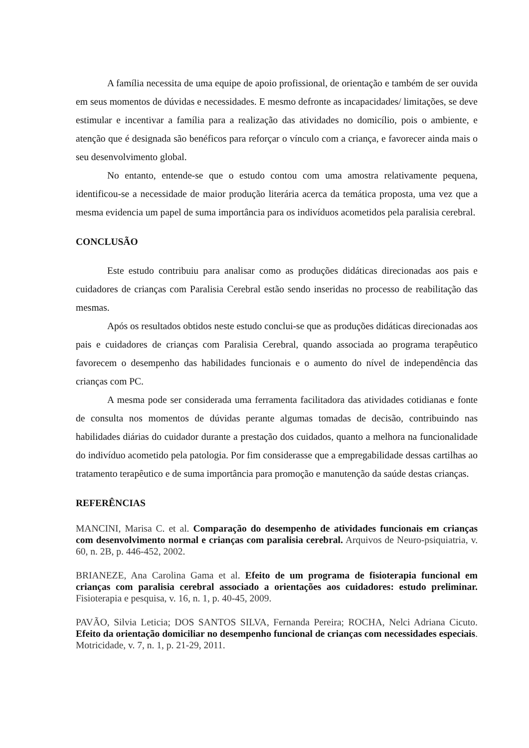A família necessita de uma equipe de apoio profissional, de orientação e também de ser ouvida em seus momentos de dúvidas e necessidades. E mesmo defronte as incapacidades/ limitações, se deve estimular e incentivar a família para a realização das atividades no domicílio, pois o ambiente, e atenção que é designada são benéficos para reforçar o vínculo com a criança, e favorecer ainda mais o seu desenvolvimento global.
No entanto, entende-se que o estudo contou com uma amostra relativamente pequena, identificou-se a necessidade de maior produção literária acerca da temática proposta, uma vez que a mesma evidencia um papel de suma importância para os indivíduos acometidos pela paralisia cerebral.
CONCLUSÃO
Este estudo contribuiu para analisar como as produções didáticas direcionadas aos pais e cuidadores de crianças com Paralisia Cerebral estão sendo inseridas no processo de reabilitação das mesmas.
Após os resultados obtidos neste estudo conclui-se que as produções didáticas direcionadas aos pais e cuidadores de crianças com Paralisia Cerebral, quando associada ao programa terapêutico favorecem o desempenho das habilidades funcionais e o aumento do nível de independência das crianças com PC.
A mesma pode ser considerada uma ferramenta facilitadora das atividades cotidianas e fonte de consulta nos momentos de dúvidas perante algumas tomadas de decisão, contribuindo nas habilidades diárias do cuidador durante a prestação dos cuidados, quanto a melhora na funcionalidade do indivíduo acometido pela patologia. Por fim considerasse que a empregabilidade dessas cartilhas ao tratamento terapêutico e de suma importância para promoção e manutenção da saúde destas crianças.
REFERÊNCIAS
MANCINI, Marisa C. et al. Comparação do desempenho de atividades funcionais em crianças com desenvolvimento normal e crianças com paralisia cerebral. Arquivos de Neuro-psiquiatria, v. 60, n. 2B, p. 446-452, 2002.
BRIANEZE, Ana Carolina Gama et al. Efeito de um programa de fisioterapia funcional em crianças com paralisia cerebral associado a orientações aos cuidadores: estudo preliminar. Fisioterapia e pesquisa, v. 16, n. 1, p. 40-45, 2009.
PAVÃO, Silvia Leticia; DOS SANTOS SILVA, Fernanda Pereira; ROCHA, Nelci Adriana Cicuto. Efeito da orientação domiciliar no desempenho funcional de crianças com necessidades especiais. Motricidade, v. 7, n. 1, p. 21-29, 2011.